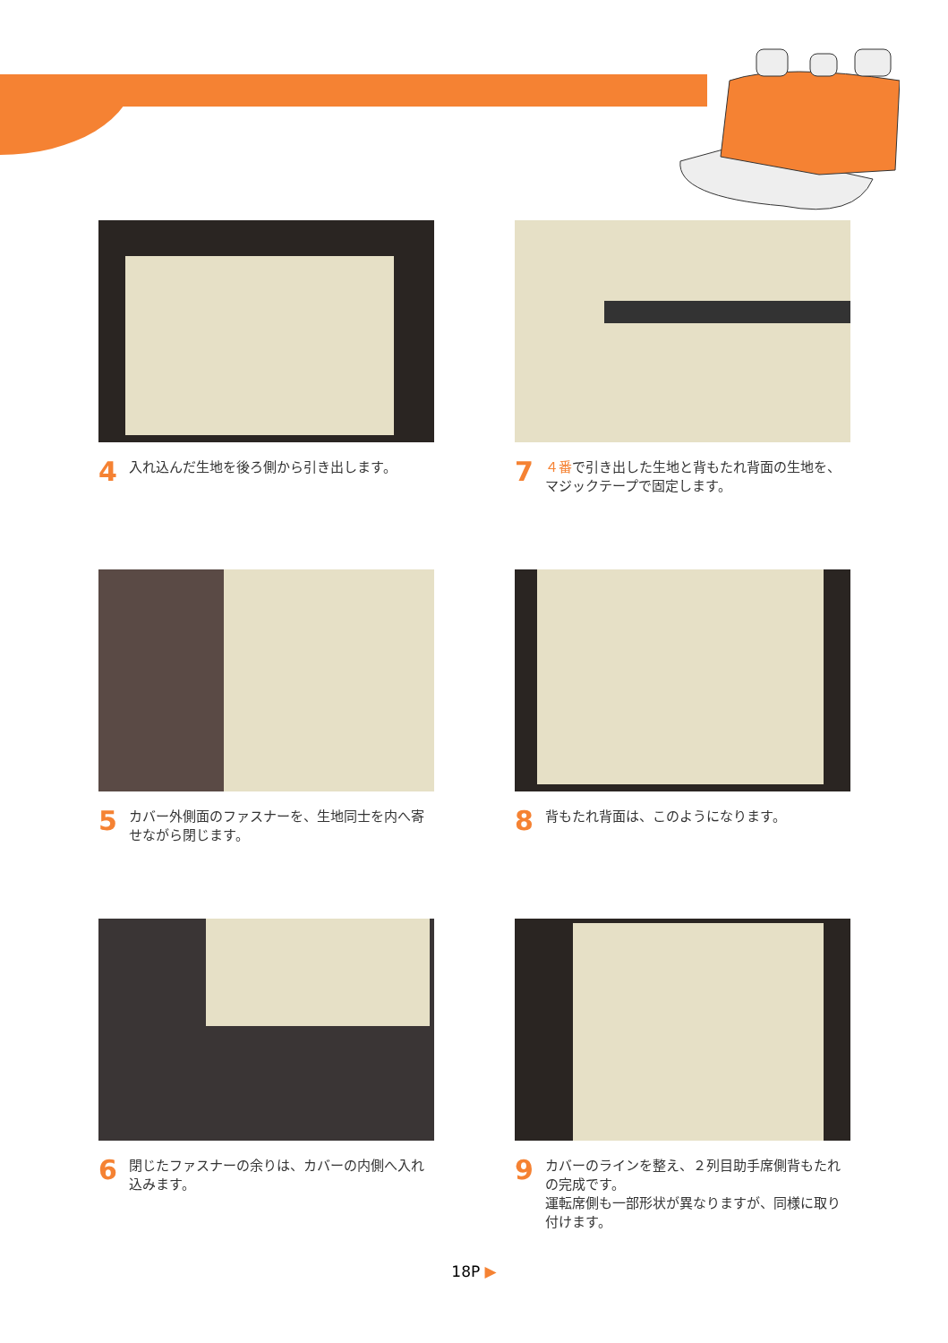4 入れ込んだ生地を後ろ側から引き出します。
7 ４番で引き出した生地と背もたれ背面の生地を、マジックテープで固定します。
5 カバー外側面のファスナーを、生地同士を内へ寄せながら閉じます。
8 背もたれ背面は、このようになります。
6 閉じたファスナーの余りは、カバーの内側へ入れ込みます。
9 カバーのラインを整え、２列目助手席側背もたれの完成です。
運転席側も一部形状が異なりますが、同様に取り付けます。
18P ▶